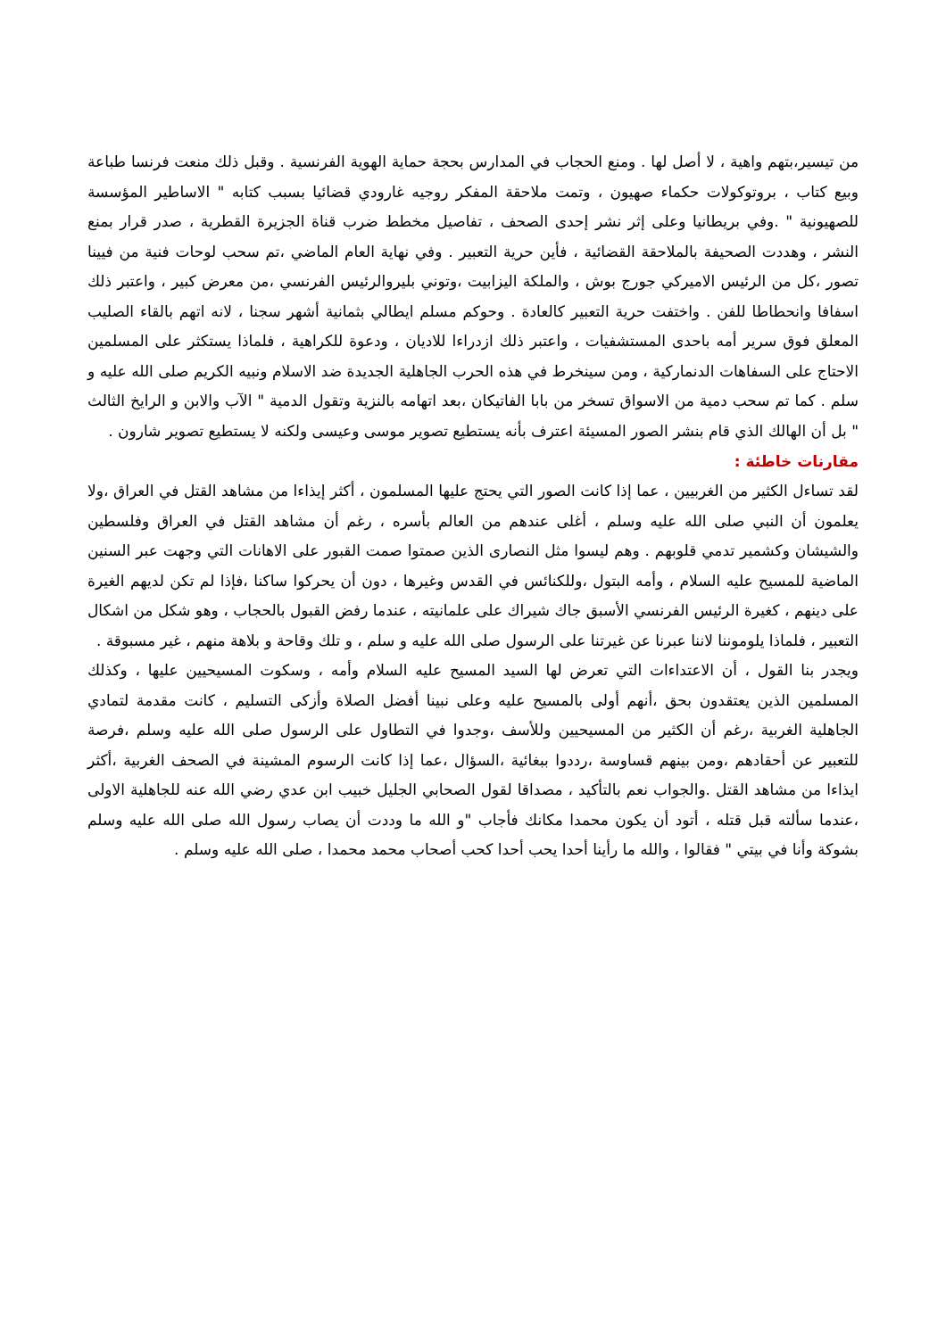من تيسير،بتهم واهية ، لا أصل لها . ومنع الحجاب في المدارس بحجة حماية الهوية الفرنسية . وقبل ذلك منعت فرنسا طباعة وبيع كتاب ، بروتوكولات حكماء صهيون ، وتمت ملاحقة المفكر روجيه غارودي قضائيا بسبب كتابه " الاساطير المؤسسة للصهيونية " .وفي بريطانيا وعلى إثر نشر إحدى الصحف ، تفاصيل مخطط ضرب قناة الجزيرة القطرية ، صدر قرار بمنع النشر ، وهددت الصحيفة بالملاحقة القضائية ، فأين حرية التعبير . وفي نهاية العام الماضي ،تم سحب لوحات فنية من فيينا تصور ،كل من الرئيس الاميركي جورج بوش ، والملكة اليزابيت ،وتوني بليروالرئيس الفرنسي ،من معرض كبير ، واعتبر ذلك اسفافا وانحطاطا للفن . واختفت حرية التعبير كالعادة . وحوكم مسلم ايطالي بثمانية أشهر سجنا ، لانه اتهم بالقاء الصليب المعلق فوق سرير أمه باحدى المستشفيات ، واعتبر ذلك ازدراءا للاديان ، ودعوة للكراهية ، فلماذا يستكثر على المسلمين الاحتاج على السفاهات الدنماركية ، ومن سينخرط في هذه الحرب الجاهلية الجديدة ضد الاسلام ونبيه الكريم صلى الله عليه و سلم . كما تم سحب دمية من الاسواق تسخر من بابا الفاتيكان ،بعد اتهامه بالنزية وتقول الدمية " الآب والابن و الرايخ الثالث " بل أن الهالك الذي قام بنشر الصور المسيئة اعترف بأنه يستطيع تصوير موسى وعيسى ولكنه لا يستطيع تصوير شارون .
مقارنات خاطئة :
لقد تساءل الكثير من الغربيين ، عما إذا كانت الصور التي يحتج عليها المسلمون ، أكثر إيذاءا من مشاهد القتل في العراق ،ولا يعلمون أن النبي صلى الله عليه وسلم ، أغلى عندهم من العالم بأسره ، رغم أن مشاهد القتل في العراق وفلسطين والشيشان وكشمير تدمي قلوبهم . وهم ليسوا مثل النصارى الذين صمتوا صمت القبور على الاهانات التي وجهت عبر السنين الماضية للمسيح عليه السلام ، وأمه البتول ،وللكنائس في القدس وغيرها ، دون أن يحركوا ساكنا ،فإذا لم تكن لديهم الغيرة على دينهم ، كغيرة الرئيس الفرنسي الأسبق جاك شيراك على علمانيته ، عندما رفض القبول بالحجاب ، وهو شكل من اشكال التعبير ، فلماذا يلوموننا لاننا عبرنا عن غيرتنا على الرسول صلى الله عليه و سلم ، و تلك وقاحة و بلاهة منهم ، غير مسبوقة .
ويجدر بنا القول ، أن الاعتداءات التي تعرض لها السيد المسيح عليه السلام وأمه ، وسكوت المسيحيين عليها ، وكذلك المسلمين الذين يعتقدون بحق ،أنهم أولى بالمسيح عليه وعلى نبينا أفضل الصلاة وأزكى التسليم ، كانت مقدمة لتمادي الجاهلية الغربية ،رغم أن الكثير من المسيحيين وللأسف ،وجدوا في التطاول على الرسول صلى الله عليه وسلم ،فرصة للتعبير عن أحقادهم ،ومن بينهم قساوسة ،رددوا ببغائية ،السؤال ،عما إذا كانت الرسوم المشينة في الصحف الغربية ،أكثر ايذاءا من مشاهد القتل .والجواب نعم بالتأكيد ، مصداقا لقول الصحابي الجليل خبيب ابن عدي رضي الله عنه للجاهلية الاولى ،عندما سألته قبل قتله ، أتود أن يكون محمدا مكانك فأجاب "و الله ما وددت أن يصاب رسول الله صلى الله عليه وسلم بشوكة وأنا في بيتي " فقالوا ، والله ما رأينا أحدا يحب أحدا كحب أصحاب محمد محمدا ، صلى الله عليه وسلم .